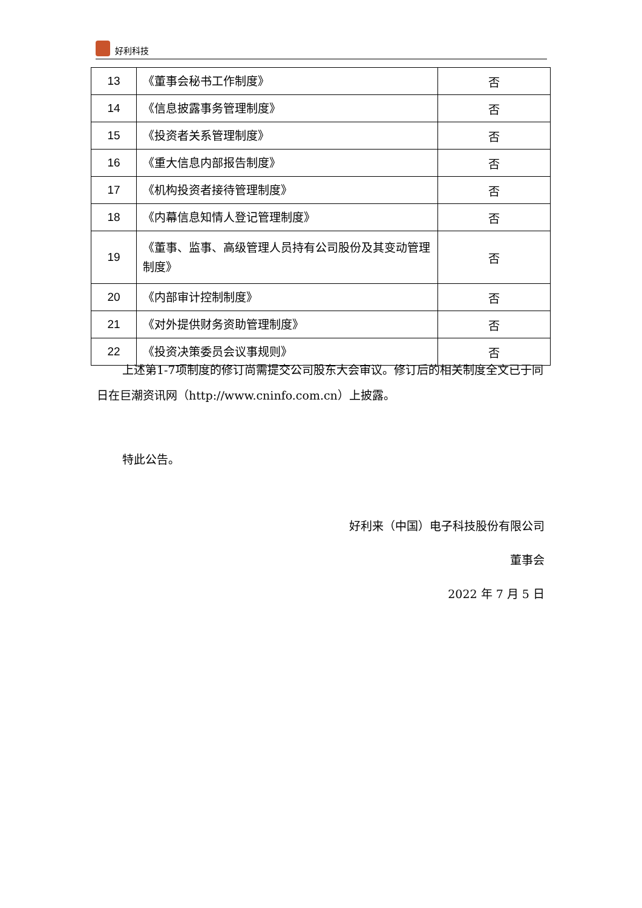好利科技
| 13 | 《董事会秘书工作制度》 | 否 |
| 14 | 《信息披露事务管理制度》 | 否 |
| 15 | 《投资者关系管理制度》 | 否 |
| 16 | 《重大信息内部报告制度》 | 否 |
| 17 | 《机构投资者接待管理制度》 | 否 |
| 18 | 《内幕信息知情人登记管理制度》 | 否 |
| 19 | 《董事、监事、高级管理人员持有公司股份及其变动管理制度》 | 否 |
| 20 | 《内部审计控制制度》 | 否 |
| 21 | 《对外提供财务资助管理制度》 | 否 |
| 22 | 《投资决策委员会议事规则》 | 否 |
上述第1-7项制度的修订尚需提交公司股东大会审议。修订后的相关制度全文已于同日在巨潮资讯网（http://www.cninfo.com.cn）上披露。
特此公告。
好利来（中国）电子科技股份有限公司
董事会
2022 年 7 月 5 日